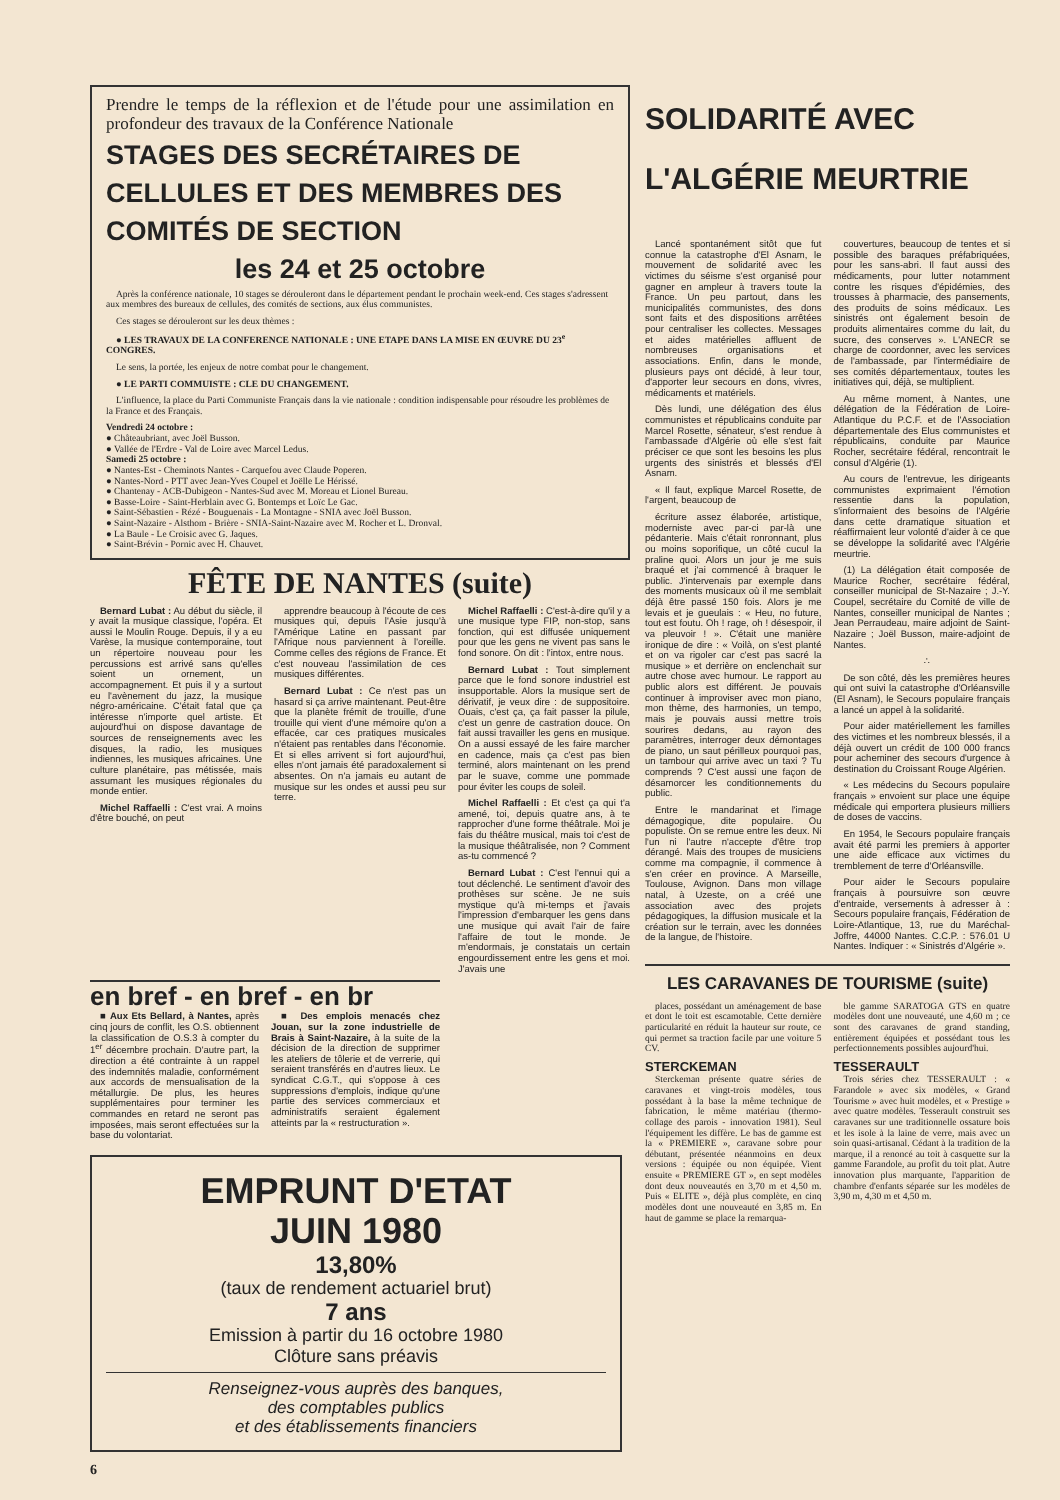Prendre le temps de la réflexion et de l'étude pour une assimilation en profondeur des travaux de la Conférence Nationale
STAGES DES SECRÉTAIRES DE CELLULES ET DES MEMBRES DES COMITÉS DE SECTION
les 24 et 25 octobre
Après la conférence nationale, 10 stages se dérouleront dans le département pendant le prochain week-end. Ces stages s'adressent aux membres des bureaux de cellules, des comités de sections, aux élus communistes.
Ces stages se dérouleront sur les deux thèmes :
● LES TRAVAUX DE LA CONFERENCE NATIONALE : UNE ETAPE DANS LA MISE EN ŒUVRE DU 23<sup>e</sup> CONGRES.
Le sens, la portée, les enjeux de notre combat pour le changement.
● LE PARTI COMMUISTE : CLE DU CHANGEMENT.
L'influence, la place du Parti Communiste Français dans la vie nationale : condition indispensable pour résoudre les problèmes de la France et des Français.
Vendredi 24 octobre :
● Châteaubriant, avec Joël Busson.
● Vallée de l'Erdre - Val de Loire avec Marcel Ledus.
Samedi 25 octobre :
● Nantes-Est - Cheminots Nantes - Carquefou avec Claude Poperen.
● Nantes-Nord - PTT avec Jean-Yves Coupel et Joëlle Le Hérissé.
● Chantenay - ACB-Dubigeon - Nantes-Sud avec M. Moreau et Lionel Bureau.
● Basse-Loire - Saint-Herblain avec G. Bontemps et Loïc Le Gac.
● Saint-Sébastien - Rézé - Bouguenais - La Montagne - SNIA avec Joël Busson.
● Saint-Nazaire - Alsthom - Brière - SNIA-Saint-Nazaire avec M. Rocher et L. Dronval.
● La Baule - Le Croisic avec G. Jaques.
● Saint-Brévin - Pornic avec H. Chauvet.
FÊTE DE NANTES (suite)
Bernard Lubat : Au début du siècle, il y avait la musique classique, l'opéra. Et aussi le Moulin Rouge. Depuis, il y a eu Varèse, la musique contemporaine, tout un répertoire nouveau pour les percussions est arrivé sans qu'elles soient un ornement, un accompagnement. Et puis il y a surtout eu l'avènement du jazz, la musique négro-américaine. C'était fatal que ça intéresse n'importe quel artiste. Et aujourd'hui on dispose davantage de sources de renseignements avec les disques, la radio, les musiques indiennes, les musiques africaines. Une culture planétaire, pas métissée, mais assumant les musiques régionales du monde entier.
Michel Raffaelli : C'est vrai. A moins d'être bouché, on peut
apprendre beaucoup à l'écoute de ces musiques qui, depuis l'Asie jusqu'à l'Amérique Latine en passant par l'Afrique nous parviennent à l'oreille. Comme celles des régions de France. Et c'est nouveau l'assimilation de ces musiques différentes.
Bernard Lubat : Ce n'est pas un hasard si ça arrive maintenant. Peut-être que la planète frémit de trouille, d'une trouille qui vient d'une mémoire qu'on a effacée, car ces pratiques musicales n'étaient pas rentables dans l'économie. Et si elles arrivent si fort aujourd'hui, elles n'ont jamais été paradoxalement si absentes. On n'a jamais eu autant de musique sur les ondes et aussi peu sur terre.
Michel Raffaelli : C'est-à-dire qu'il y a une musique type FIP, non-stop, sans fonction, qui est diffusée uniquement pour que les gens ne vivent pas sans le fond sonore. On dit : l'intox, entre nous.
Bernard Lubat : Tout simplement parce que le fond sonore industriel est insupportable. Alors la musique sert de dérivatif, je veux dire : de suppositoire. Ouais, c'est ça, ça fait passer la pilule, c'est un genre de castration douce. On fait aussi travailler les gens en musique. On a aussi essayé de les faire marcher en cadence, mais ça c'est pas bien terminé, alors maintenant on les prend par le suave, comme une pommade pour éviter les coups de soleil.
Michel Raffaelli : Et c'est ça qui t'a amené, toi, depuis quatre ans, à te rapprocher d'une forme théâtrale. Moi je fais du théâtre musical, mais toi c'est de la musique théâtralisée, non ? Comment as-tu commencé ?
Bernard Lubat : C'est l'ennui qui a tout déclenché. Le sentiment d'avoir des prothèses sur scène. Je ne suis mystique qu'à mi-temps et j'avais l'impression d'embarquer les gens dans une musique qui avait l'air de faire l'affaire de tout le monde. Je m'endormais, je constatais un certain engourdissement entre les gens et moi. J'avais une
en bref - en bref - en br
■ Aux Ets Bellard, à Nantes, après cinq jours de conflit, les O.S. obtiennent la classification de O.S.3 à compter du 1<sup>er</sup> décembre prochain. D'autre part, la direction a été contrainte à un rappel des indemnités maladie, conformément aux accords de mensualisation de la métallurgie. De plus, les heures supplémentaires pour terminer les commandes en retard ne seront pas imposées, mais seront effectuées sur la base du volontariat.
■ Des emplois menacés chez Jouan, sur la zone industrielle de Brais à Saint-Nazaire, à la suite de la décision de la direction de supprimer les ateliers de tôlerie et de verrerie, qui seraient transférés en d'autres lieux. Le syndicat C.G.T., qui s'oppose à ces suppressions d'emplois, indique qu'une partie des services commerciaux et administratifs seraient également atteints par la « restructuration ».
EMPRUNT D'ETAT
JUIN 1980
13,80%
(taux de rendement actuariel brut)
7 ans
Emission à partir du 16 octobre 1980
Clôture sans préavis
Renseignez-vous auprès des banques,
des comptables publics
et des établissements financiers
6
SOLIDARITÉ AVEC
L'ALGÉRIE MEURTRIE
Lancé spontanément sitôt que fut connue la catastrophe d'El Asnam, le mouvement de solidarité avec les victimes du séisme s'est organisé pour gagner en ampleur à travers toute la France. Un peu partout, dans les municipalités communistes, des dons sont faits et des dispositions arrêtées pour centraliser les collectes. Messages et aides matérielles affluent de nombreuses organisations et associations. Enfin, dans le monde, plusieurs pays ont décidé, à leur tour, d'apporter leur secours en dons, vivres, médicaments et matériels.
Dès lundi, une délégation des élus communistes et républicains conduite par Marcel Rosette, sénateur, s'est rendue à l'ambassade d'Algérie où elle s'est fait préciser ce que sont les besoins les plus urgents des sinistrés et blessés d'El Asnam.
« Il faut, explique Marcel Rosette, de l'argent, beaucoup de
écriture assez élaborée, artistique, moderniste avec par-ci par-là une pédanterie. Mais c'était ronronnant, plus ou moins soporifique, un côté cucul la praline quoi. Alors un jour je me suis braqué et j'ai commencé à braquer le public. J'intervenais par exemple dans des moments musicaux où il me semblait déjà être passé 150 fois. Alors je me levais et je gueulais : « Heu, no future, tout est foutu. Oh ! rage, oh ! désespoir, il va pleuvoir ! ». C'était une manière ironique de dire : « Voilà, on s'est planté et on va rigoler car c'est pas sacré la musique » et derrière on enclenchait sur autre chose avec humour. Le rapport au public alors est différent. Je pouvais continuer à improviser avec mon piano, mon thème, des harmonies, un tempo, mais je pouvais aussi mettre trois sourires dedans, au rayon des paramètres, interroger deux démontages de piano, un saut périlleux pourquoi pas, un tambour qui arrive avec un taxi ? Tu comprends ? C'est aussi une façon de désamorcer les conditionnements du public.
Entre le mandarinat et l'image démagogique, dite populaire. Ou populiste. On se remue entre les deux. Ni l'un ni l'autre n'accepte d'être trop dérangé. Mais des troupes de musiciens comme ma compagnie, il commence à s'en créer en province. A Marseille, Toulouse, Avignon. Dans mon village natal, à Uzeste, on a créé une association avec des projets pédagogiques, la diffusion musicale et la création sur le terrain, avec les données de la langue, de l'histoire.
couvertures, beaucoup de tentes et si possible des baraques préfabriquées, pour les sans-abri. Il faut aussi des médicaments, pour lutter notamment contre les risques d'épidémies, des trousses à pharmacie, des pansements, des produits de soins médicaux. Les sinistrés ont également besoin de produits alimentaires comme du lait, du sucre, des conserves ». L'ANECR se charge de coordonner, avec les services de l'ambassade, par l'intermédiaire de ses comités départementaux, toutes les initiatives qui, déjà, se multiplient.
Au même moment, à Nantes, une délégation de la Fédération de Loire-Atlantique du P.C.F. et de l'Association départementale des Elus communistes et républicains, conduite par Maurice Rocher, secrétaire fédéral, rencontrait le consul d'Algérie (1).
Au cours de l'entrevue, les dirigeants communistes exprimaient l'émotion ressentie dans la population, s'informaient des besoins de l'Algérie dans cette dramatique situation et réaffirmaient leur volonté d'aider à ce que se développe la solidarité avec l'Algérie meurtrie.
(1) La délégation était composée de Maurice Rocher, secrétaire fédéral, conseiller municipal de St-Nazaire ; J.-Y. Coupel, secrétaire du Comité de ville de Nantes, conseiller municipal de Nantes ; Jean Perraudeau, maire adjoint de Saint-Nazaire ; Joël Busson, maire-adjoint de Nantes.
∴
De son côté, dès les premières heures qui ont suivi la catastrophe d'Orléansville (El Asnam), le Secours populaire français a lancé un appel à la solidarité.
Pour aider matériellement les familles des victimes et les nombreux blessés, il a déjà ouvert un crédit de 100 000 francs pour acheminer des secours d'urgence à destination du Croissant Rouge Algérien.
« Les médecins du Secours populaire français » envoient sur place une équipe médicale qui emportera plusieurs milliers de doses de vaccins.
En 1954, le Secours populaire français avait été parmi les premiers à apporter une aide efficace aux victimes du tremblement de terre d'Orléansville.
Pour aider le Secours populaire français à poursuivre son œuvre d'entraide, versements à adresser à : Secours populaire français, Fédération de Loire-Atlantique, 13, rue du Maréchal-Joffre, 44000 Nantes. C.C.P. : 576.01 U Nantes. Indiquer : « Sinistrés d'Algérie ».
LES CARAVANES DE TOURISME (suite)
places, possédant un aménagement de base et dont le toit est escamotable. Cette dernière particularité en réduit la hauteur sur route, ce qui permet sa traction facile par une voiture 5 CV.
STERCKEMAN
Sterckeman présente quatre séries de caravanes et vingt-trois modèles, tous possédant à la base la même technique de fabrication, le même matériau (thermo-collage des parois - innovation 1981). Seul l'équipement les diffère. Le bas de gamme est la « PREMIERE », caravane sobre pour débutant, présentée néanmoins en deux versions : équipée ou non équipée. Vient ensuite « PREMIERE GT », en sept modèles dont deux nouveautés en 3,70 m et 4,50 m. Puis « ELITE », déjà plus complète, en cinq modèles dont une nouveauté en 3,85 m. En haut de gamme se place la remarqua-
ble gamme SARATOGA GTS en quatre modèles dont une nouveauté, une 4,60 m ; ce sont des caravanes de grand standing, entièrement équipées et possédant tous les perfectionnements possibles aujourd'hui.
TESSERAULT
Trois séries chez TESSERAULT : « Farandole » avec six modèles, « Grand Tourisme » avec huit modèles, et « Prestige » avec quatre modèles. Tesserault construit ses caravanes sur une traditionnelle ossature bois et les isole à la laine de verre, mais avec un soin quasi-artisanal. Cédant à la tradition de la marque, il a renoncé au toit à casquette sur la gamme Farandole, au profit du toit plat. Autre innovation plus marquante, l'apparition de chambre d'enfants séparée sur les modèles de 3,90 m, 4,30 m et 4,50 m.